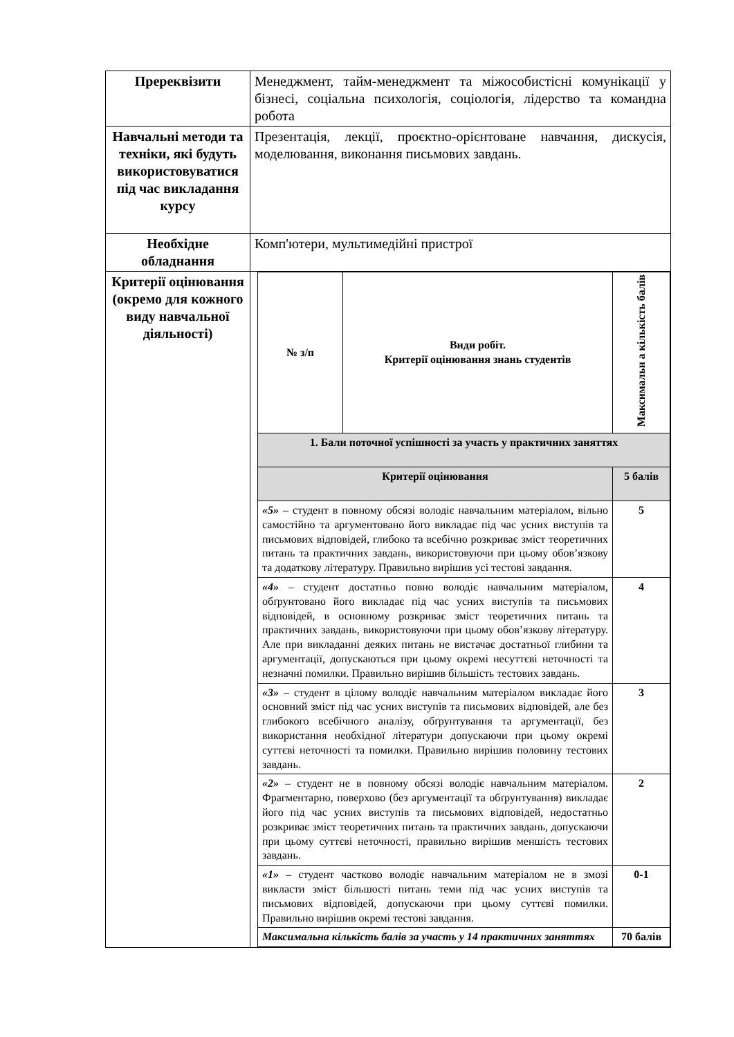| Пререквізити | Менеджмент, тайм-менеджмент та міжособистісні комунікації у бізнесі, соціальна психологія, соціологія, лідерство та командна робота |
| Навчальні методи та техніки, які будуть використовуватися під час викладання курсу | Презентація, лекції, проєктно-орієнтоване навчання, дискусія, моделювання, виконання письмових завдань. |
| Необхідне обладнання | Комп'ютери, мультимедійні пристрої |
| Критерії оцінювання (окремо для кожного виду навчальної діяльності) | / № з/п / Види робіт. Критерії оцінювання знань студентів / Максимальн а кількість балів / / --- / --- / --- / / 1. Бали поточної успішності за участь у практичних заняттях / / / / Критерії оцінювання / / 5 балів / / «5» – студент в повному обсязі володіє навчальним матеріалом, вільно самостійно та аргументовано його викладає під час усних виступів та письмових відповідей, глибоко та всебічно розкриває зміст теоретичних питань та практичних завдань, використовуючи при цьому обов’язкову та додаткову літературу. Правильно вирішив усі тестові завдання. / / 5 / / «4» – студент достатньо повно володіє навчальним матеріалом, обґрунтовано його викладає під час усних виступів та письмових відповідей, в основному розкриває зміст теоретичних питань та практичних завдань, використовуючи при цьому обов’язкову літературу. Але при викладанні деяких питань не вистачає достатньої глибини та аргументації, допускаються при цьому окремі несуттєві неточності та незначні помилки. Правильно вирішив більшість тестових завдань. / / 4 / / «3» – студент в цілому володіє навчальним матеріалом викладає його основний зміст під час усних виступів та письмових відповідей, але без глибокого всебічного аналізу, обґрунтування та аргументації, без використання необхідної літератури допускаючи при цьому окремі суттєві неточності та помилки. Правильно вирішив половину тестових завдань. / / 3 / / «2» – студент не в повному обсязі володіє навчальним матеріалом. Фрагментарно, поверхово (без аргументації та обґрунтування) викладає його під час усних виступів та письмових відповідей, недостатньо розкриває зміст теоретичних питань та практичних завдань, допускаючи при цьому суттєві неточності, правильно вирішив меншість тестових завдань. / / 2 / / «1» – студент частково володіє навчальним матеріалом не в змозі викласти зміст більшості питань теми під час усних виступів та письмових відповідей, допускаючи при цьому суттєві помилки. Правильно вирішив окремі тестові завдання. / / 0-1 / / Максимальна кількість балів за участь у 14 практичних заняттях / / 70 балів / |